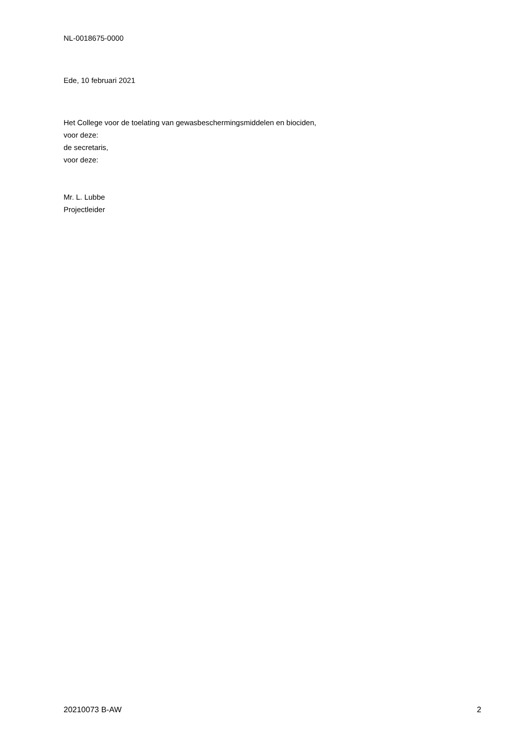NL-0018675-0000
Ede, 10 februari 2021
Het College voor de toelating van gewasbeschermingsmiddelen en biociden,
voor deze:
de secretaris,
voor deze:
Mr. L. Lubbe
Projectleider
20210073 B-AW 2